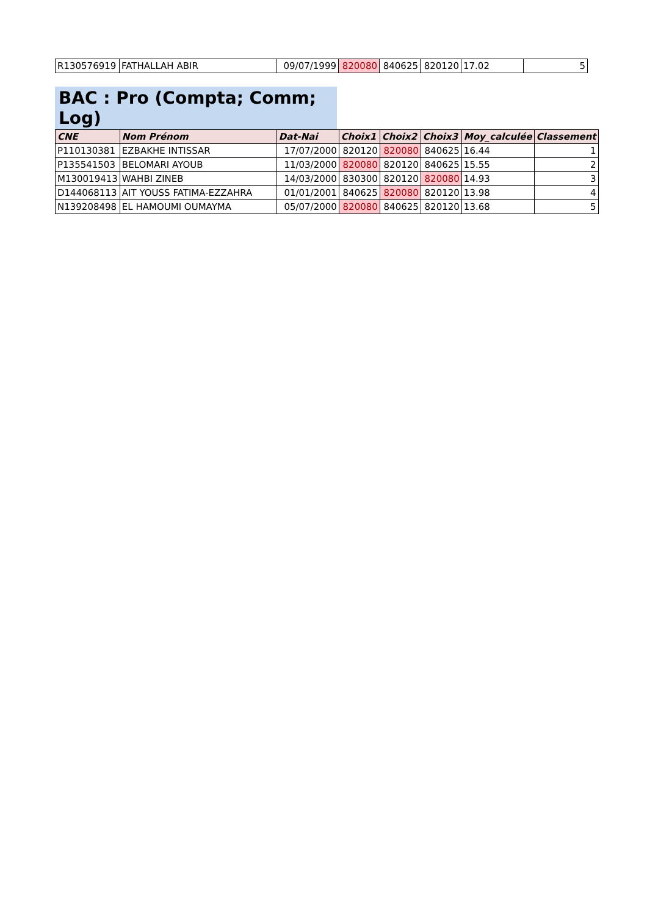| R130576919 | FATHALLAH ABIR | 09/07/1999 | 820080 | 840625 | 820120 | 17.02 | 5 |
BAC : Pro (Compta; Comm; Log)
| CNE | Nom Prénom | Dat-Nai | Choix1 | Choix2 | Choix3 | Moy_calculée | Classement |
| --- | --- | --- | --- | --- | --- | --- | --- |
| P110130381 | EZBAKHE INTISSAR | 17/07/2000 | 820120 | 820080 | 840625 | 16.44 | 1 |
| P135541503 | BELOMARI AYOUB | 11/03/2000 | 820080 | 820120 | 840625 | 15.55 | 2 |
| M130019413 | WAHBI ZINEB | 14/03/2000 | 830300 | 820120 | 820080 | 14.93 | 3 |
| D144068113 | AIT YOUSS FATIMA-EZZAHRA | 01/01/2001 | 840625 | 820080 | 820120 | 13.98 | 4 |
| N139208498 | EL HAMOUMI OUMAYMA | 05/07/2000 | 820080 | 840625 | 820120 | 13.68 | 5 |